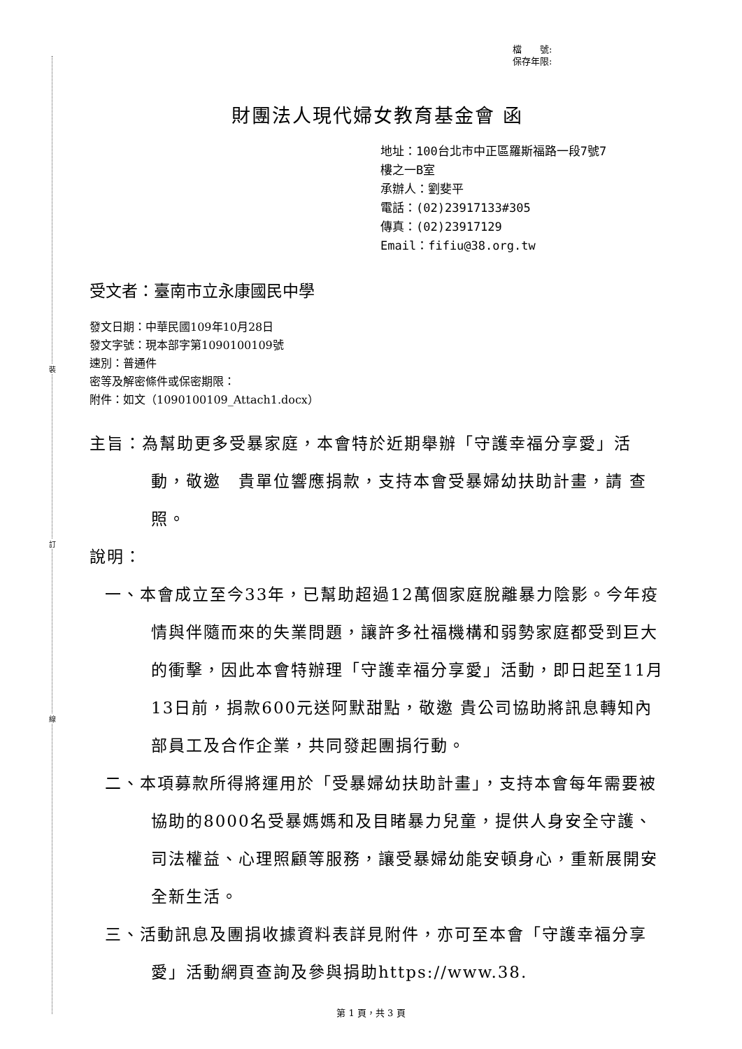裝
訂
線
檔　　號:
保存年限:
財團法人現代婦女教育基金會 函
地址：100台北市中正區羅斯福路一段7號7
樓之一B室
承辦人：劉斐平
電話：(02)23917133#305
傳真：(02)23917129
Email：fifiu@38.org.tw
受文者：臺南市立永康國民中學
發文日期：中華民國109年10月28日
發文字號：現本部字第1090100109號
速別：普通件
密等及解密條件或保密期限：
附件：如文（1090100109_Attach1.docx）
主旨：為幫助更多受暴家庭，本會特於近期舉辦「守護幸福分享愛」活動，敬邀　貴單位響應捐款，支持本會受暴婦幼扶助計畫，請 查照。
說明：
一、本會成立至今33年，已幫助超過12萬個家庭脫離暴力陰影。今年疫情與伴隨而來的失業問題，讓許多社福機構和弱勢家庭都受到巨大的衝擊，因此本會特辦理「守護幸福分享愛」活動，即日起至11月13日前，捐款600元送阿默甜點，敬邀 貴公司協助將訊息轉知內部員工及合作企業，共同發起團捐行動。
二、本項募款所得將運用於「受暴婦幼扶助計畫」，支持本會每年需要被協助的8000名受暴媽媽和及目睹暴力兒童，提供人身安全守護、司法權益、心理照顧等服務，讓受暴婦幼能安頓身心，重新展開安全新生活。
三、活動訊息及團捐收據資料表詳見附件，亦可至本會「守護幸福分享愛」活動網頁查詢及參與捐助https://www.38.
第 1 頁，共 3 頁